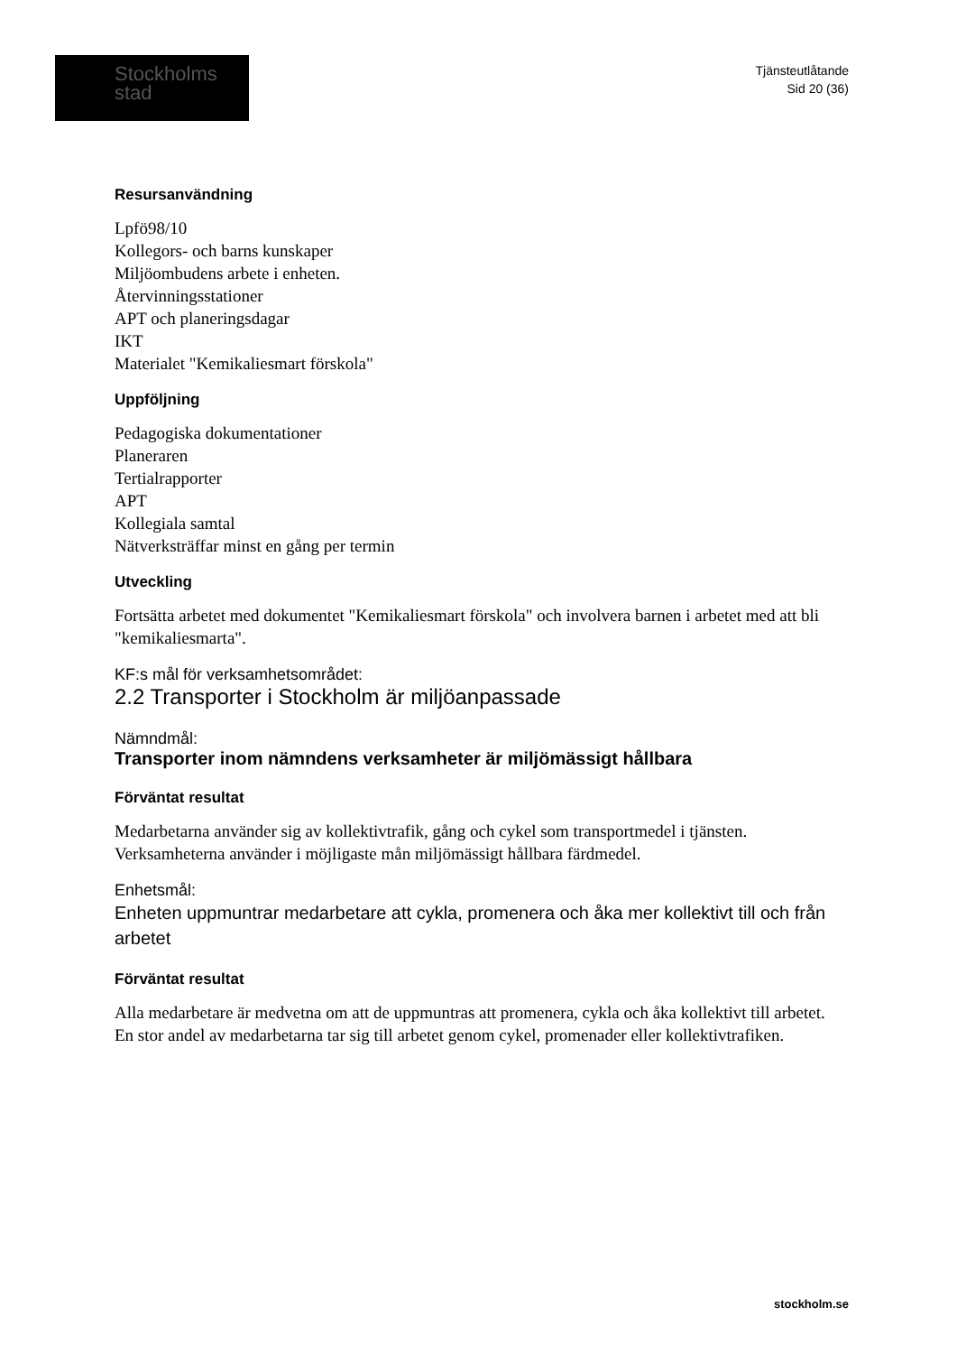Stockholms
stad
Tjänsteutlåtande
Sid 20 (36)
Resursanvändning
Lpfö98/10
Kollegors- och barns kunskaper
Miljöombudens arbete i enheten.
Återvinningsstationer
APT och planeringsdagar
IKT
Materialet "Kemikaliesmart förskola"
Uppföljning
Pedagogiska dokumentationer
Planeraren
Tertialrapporter
APT
Kollegiala samtal
Nätverksträffar minst en gång per termin
Utveckling
Fortsätta arbetet med dokumentet "Kemikaliesmart förskola" och involvera barnen i arbetet med att bli "kemikaliesmarta".
KF:s mål för verksamhetsområdet:
2.2 Transporter i Stockholm är miljöanpassade
Nämndmål:
Transporter inom nämndens verksamheter är miljömässigt hållbara
Förväntat resultat
Medarbetarna använder sig av kollektivtrafik, gång och cykel som transportmedel i tjänsten.
Verksamheterna använder i möjligaste mån miljömässigt hållbara färdmedel.
Enhetsmål:
Enheten uppmuntrar medarbetare att cykla, promenera och åka mer kollektivt till och från arbetet
Förväntat resultat
Alla medarbetare är medvetna om att de uppmuntras att promenera, cykla och åka kollektivt till arbetet.
En stor andel av medarbetarna tar sig till arbetet genom cykel, promenader eller kollektivtrafiken.
stockholm.se